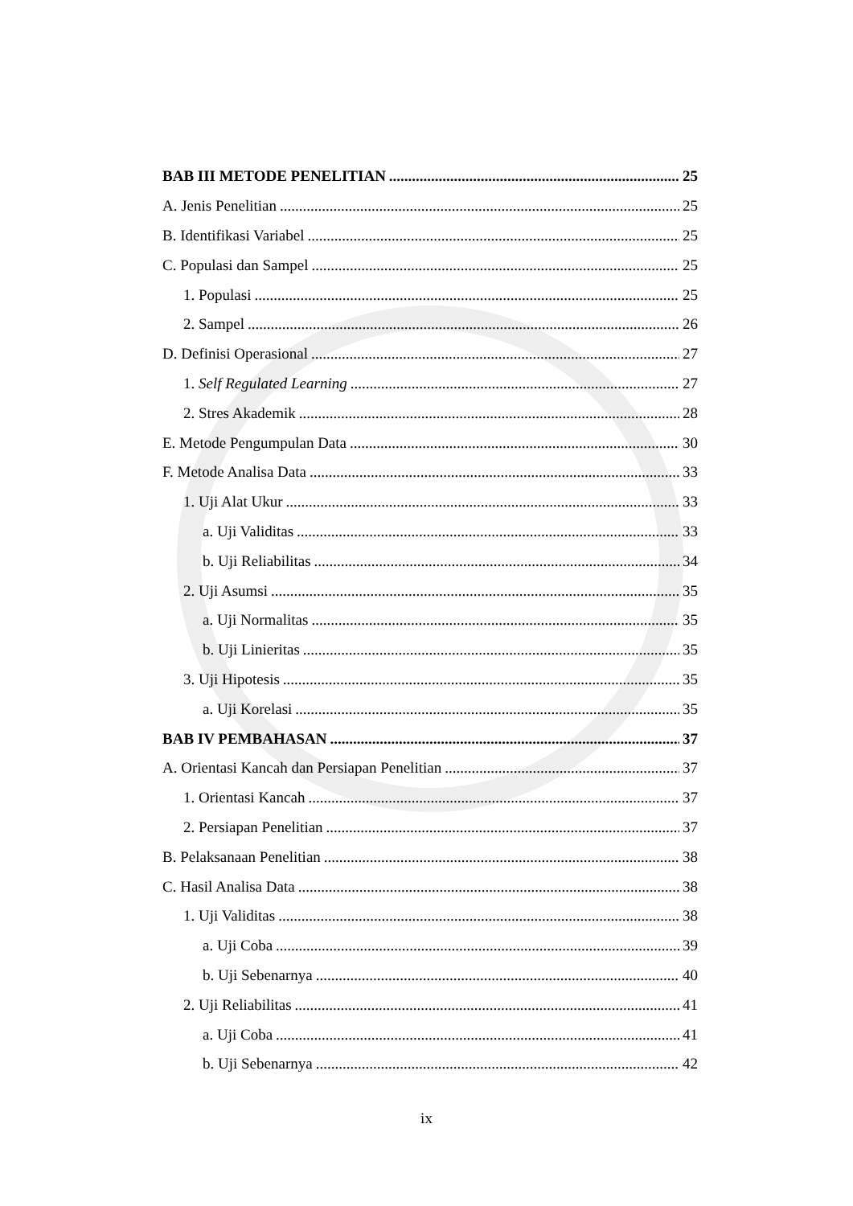BAB III METODE PENELITIAN 25
A. Jenis Penelitian 25
B. Identifikasi Variabel 25
C. Populasi dan Sampel 25
1. Populasi 25
2. Sampel 26
D. Definisi Operasional 27
1. Self Regulated Learning 27
2. Stres Akademik 28
E. Metode Pengumpulan Data 30
F. Metode Analisa Data 33
1. Uji Alat Ukur 33
a. Uji Validitas 33
b. Uji Reliabilitas 34
2. Uji Asumsi 35
a. Uji Normalitas 35
b. Uji Linieritas 35
3. Uji Hipotesis 35
a. Uji Korelasi 35
BAB IV PEMBAHASAN 37
A. Orientasi Kancah dan Persiapan Penelitian 37
1. Orientasi Kancah 37
2. Persiapan Penelitian 37
B. Pelaksanaan Penelitian 38
C. Hasil Analisa Data 38
1. Uji Validitas 38
a. Uji Coba 39
b. Uji Sebenarnya 40
2. Uji Reliabilitas 41
a. Uji Coba 41
b. Uji Sebenarnya 42
ix